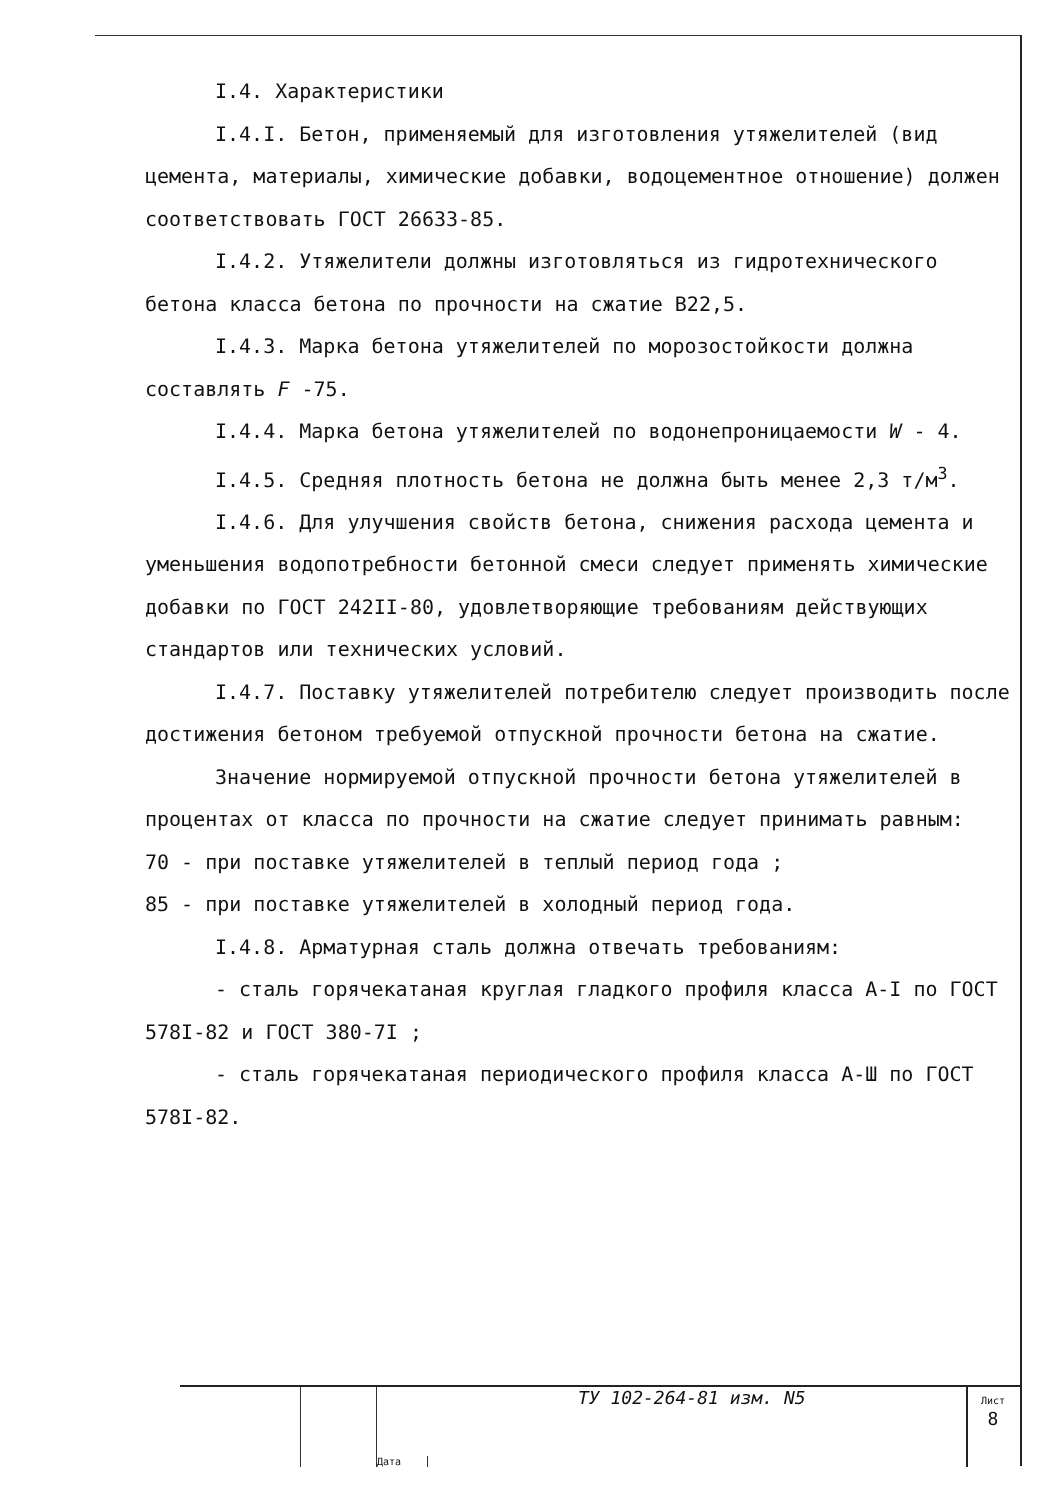I.4. Характеристики
I.4.I. Бетон, применяемый для изготовления утяжелителей (вид цемента, материалы, химические добавки, водоцементное отношение) должен соответствовать ГОСТ 26633-85.
I.4.2. Утяжелители должны изготовляться из гидротехнического бетона класса бетона по прочности на сжатие В22,5.
I.4.3. Марка бетона утяжелителей по морозостойкости должна составлять F -75.
I.4.4. Марка бетона утяжелителей по водонепроницаемости W - 4.
I.4.5. Средняя плотность бетона не должна быть менее 2,3 т/м<sup>3</sup>.
I.4.6. Для улучшения свойств бетона, снижения расхода цемента и уменьшения водопотребности бетонной смеси следует применять химические добавки по ГОСТ 242II-80, удовлетворяющие требованиям действующих стандартов или технических условий.
I.4.7. Поставку утяжелителей потребителю следует производить после достижения бетоном требуемой отпускной прочности бетона на сжатие.
Значение нормируемой отпускной прочности бетона утяжелителей в процентах от класса по прочности на сжатие следует принимать равным:
70 - при поставке утяжелителей в теплый период года ;
85 - при поставке утяжелителей в холодный период года.
I.4.8. Арматурная сталь должна отвечать требованиям:
- сталь горячекатаная круглая гладкого профиля класса А-I по ГОСТ 578I-82 и ГОСТ 380-7I ;
- сталь горячекатаная периодического профиля класса А-Ш по ГОСТ 578I-82.
Дата
ТУ 102-264-81 изм. N5
Лист
8